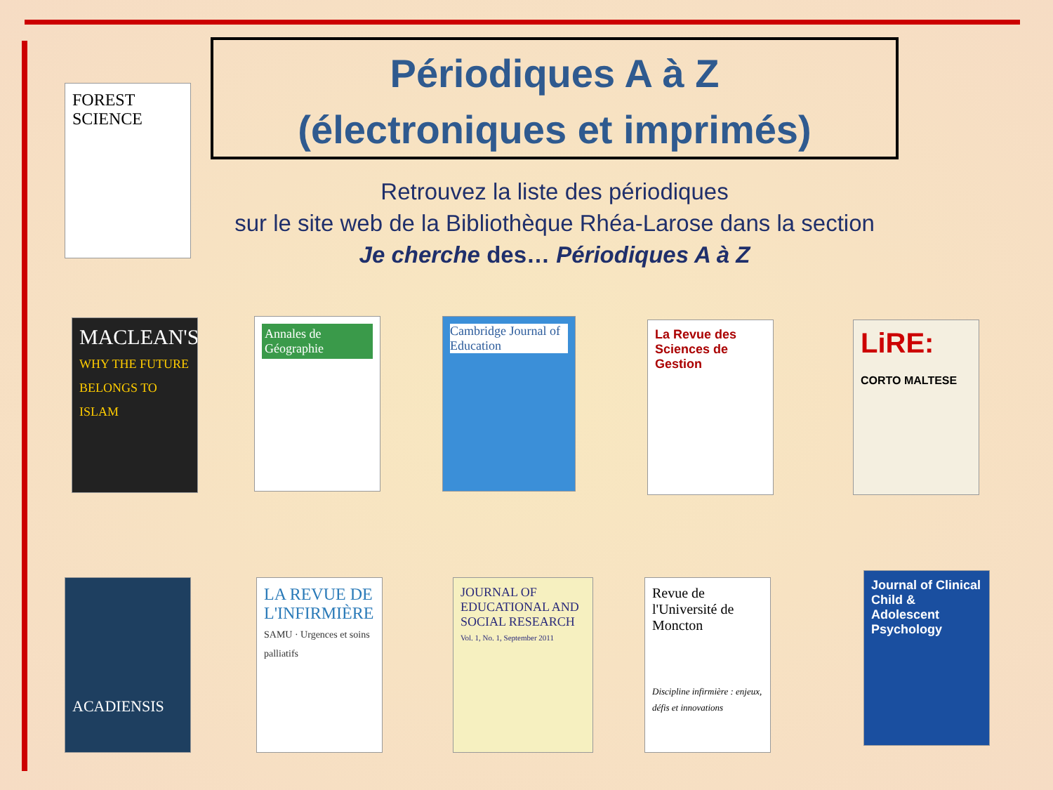Périodiques A à Z
(électroniques et imprimés)
Retrouvez la liste des périodiques
sur le site web de la Bibliothèque Rhéa-Larose dans la section
Je cherche des… Périodiques A à Z
FOREST SCIENCE
MACLEAN'S
WHY THE FUTURE BELONGS TO ISLAM
Annales de Géographie
Cambridge Journal of Education
La Revue des Sciences de Gestion
LiRE:
CORTO MALTESE
ACADIENSIS
LA REVUE DE L'INFIRMIÈRE
SAMU · Urgences et soins palliatifs
JOURNAL OF EDUCATIONAL AND SOCIAL RESEARCH
Vol. 1, No. 1, September 2011
Revue de l'Université de Moncton
Discipline infirmière : enjeux, défis et innovations
Journal of Clinical Child & Adolescent Psychology